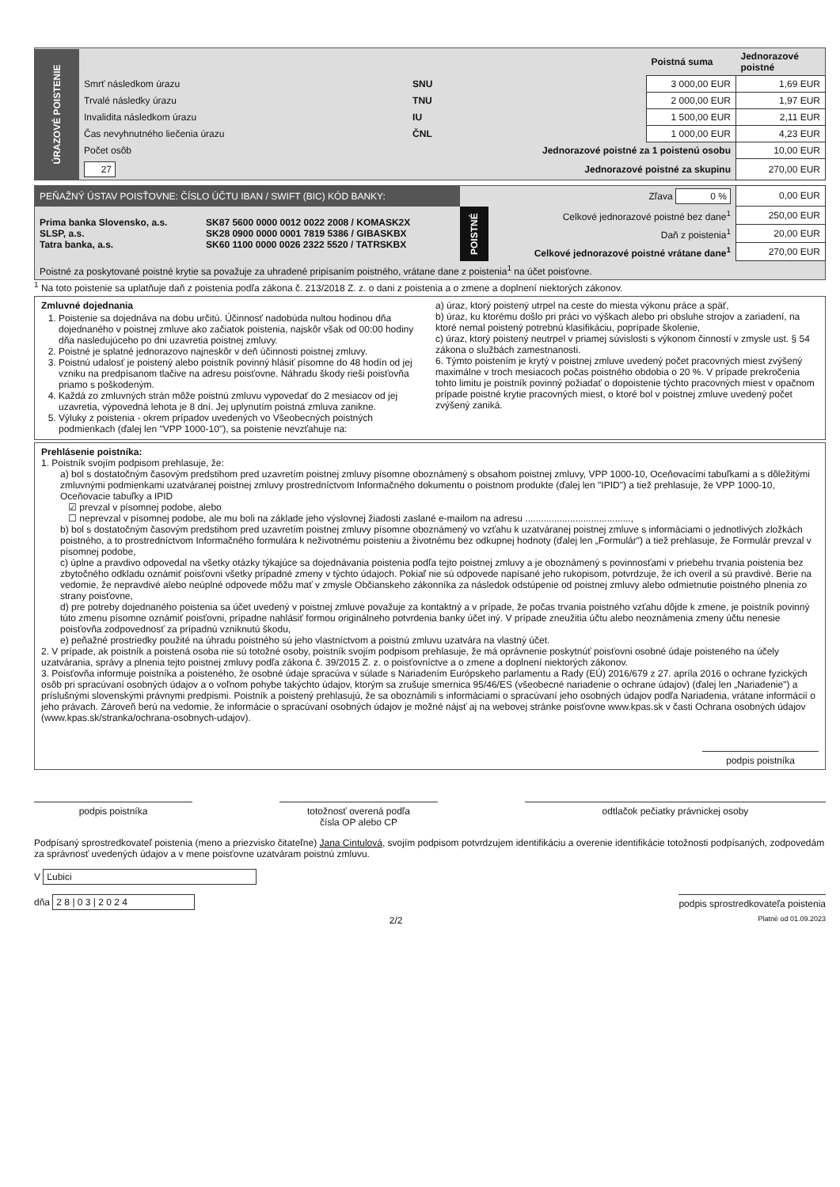| ÚRAZOVÉ POISTENIE | | | Poistná suma | Jednorazové poistné |
| | Smrť následkom úrazu | SNU | 3 000,00 EUR | 1,69 EUR |
| | Trvalé následky úrazu | TNU | 2 000,00 EUR | 1,97 EUR |
| | Invalidita následkom úrazu | IU | 1 500,00 EUR | 2,11 EUR |
| | Čas nevyhnutného liečenia úrazu | ČNL | 1 000,00 EUR | 4,23 EUR |
| | Počet osôb | Jednorazové poistné za 1 poistenú osobu | | 10,00 EUR |
| | 27 | Jednorazové poistné za skupinu | | 270,00 EUR |
| PEŇAŽNÝ ÚSTAV POISŤOVNE: ČÍSLO ÚČTU IBAN / SWIFT (BIC) KÓD BANKY: | | | Zľava 0 % | 0,00 EUR |
| Prima banka Slovensko, a.s. SLSP, a.s. Tatra banka, a.s. | SK87 5600 0000 0012 0022 2008 / KOMASK2X SK28 0900 0000 0001 7819 5386 / GIBASKBX SK60 1100 0000 0026 2322 5520 / TATRSKBX | POISTNÉ | Celkové jednorazové poistné bez dane<sup>1</sup> | 250,00 EUR |
| | | | Daň z poistenia<sup>1</sup> | 20,00 EUR |
| | | | Celkové jednorazové poistné vrátane dane<sup>1</sup> | 270,00 EUR |
| Poistné za poskytované poistné krytie sa považuje za uhradené pripísaním poistného, vrátane dane z poistenia<sup>1</sup> na účet poisťovne. | | | | |
<sup>1</sup> Na toto poistenie sa uplatňuje daň z poistenia podľa zákona č. 213/2018 Z. z. o dani z poistenia a o zmene a doplnení niektorých zákonov.
Zmluvné dojednania
1. Poistenie sa dojednáva na dobu určitú. Účinnosť nadobúda nultou hodinou dňa dojednaného v poistnej zmluve ako začiatok poistenia, najskôr však od 00:00 hodiny dňa nasledujúceho po dni uzavretia poistnej zmluvy.
2. Poistné je splatné jednorazovo najneskôr v deň účinnosti poistnej zmluvy.
3. Poistnú udalosť je poistený alebo poistník povinný hlásiť písomne do 48 hodín od jej vzniku na predpísanom tlačive na adresu poisťovne. Náhradu škody rieši poisťovňa priamo s poškodeným.
4. Každá zo zmluvných strán môže poistnú zmluvu vypovedať do 2 mesiacov od jej uzavretia, výpovedná lehota je 8 dní. Jej uplynutím poistná zmluva zanikne.
5. Výluky z poistenia - okrem prípadov uvedených vo Všeobecných poistných podmienkach (ďalej len "VPP 1000-10"), sa poistenie nevzťahuje na:
a) úraz, ktorý poistený utrpel na ceste do miesta výkonu práce a späť,
b) úraz, ku ktorému došlo pri práci vo výškach alebo pri obsluhe strojov a zariadení, na ktoré nemal poistený potrebnú klasifikáciu, poprípade školenie,
c) úraz, ktorý poistený neutrpel v priamej súvislosti s výkonom činností v zmysle ust. § 54 zákona o službách zamestnanosti.
6. Týmto poistením je krytý v poistnej zmluve uvedený počet pracovných miest zvýšený maximálne v troch mesiacoch počas poistného obdobia o 20 %. V prípade prekročenia tohto limitu je poistník povinný požiadať o dopoistenie týchto pracovných miest v opačnom prípade poistné krytie pracovných miest, o ktoré bol v poistnej zmluve uvedený počet zvýšený zaniká.
Prehlásenie poistníka:
1. Poistník svojím podpisom prehlasuje, že:
a) bol s dostatočným časovým predstihom pred uzavretím poistnej zmluvy písomne oboznámený s obsahom poistnej zmluvy, VPP 1000-10, Oceňovacími tabuľkami a s dôležitými zmluvnými podmienkami uzatváranej poistnej zmluvy prostredníctvom Informačného dokumentu o poistnom produkte (ďalej len "IPID") a tiež prehlasuje, že VPP 1000-10, Oceňovacie tabuľky a IPID
☑ prevzal v písomnej podobe, alebo
☐ neprevzal v písomnej podobe, ale mu boli na základe jeho výslovnej žiadosti zaslané e-mailom na adresu ........................................,
b) bol s dostatočným časovým predstihom pred uzavretím poistnej zmluvy písomne oboznámený vo vzťahu k uzatváranej poistnej zmluve s informáciami o jednotlivých zložkách poistného, a to prostredníctvom Informačného formulára k neživotnému poisteniu a životnému bez odkupnej hodnoty (ďalej len „Formulár") a tiež prehlasuje, že Formulár prevzal v písomnej podobe,
c) úplne a pravdivo odpovedal na všetky otázky týkajúce sa dojednávania poistenia podľa tejto poistnej zmluvy a je oboznámený s povinnosťami v priebehu trvania poistenia bez zbytočného odkladu oznámiť poisťovni všetky prípadné zmeny v týchto údajoch. Pokiaľ nie sú odpovede napísané jeho rukopisom, potvrdzuje, že ich overil a sú pravdivé. Berie na vedomie, že nepravdivé alebo neúplné odpovede môžu mať v zmysle Občianskeho zákonníka za následok odstúpenie od poistnej zmluvy alebo odmietnutie poistného plnenia zo strany poisťovne,
d) pre potreby dojednaného poistenia sa účet uvedený v poistnej zmluve považuje za kontaktný a v prípade, že počas trvania poistného vzťahu dôjde k zmene, je poistník povinný túto zmenu písomne oznámiť poisťovni, prípadne nahlásiť formou originálneho potvrdenia banky účet iný. V prípade zneužitia účtu alebo neoznámenia zmeny účtu nenesie poisťovňa zodpovednosť za prípadnú vzniknutú škodu,
e) peňažné prostriedky použité na úhradu poistného sú jeho vlastníctvom a poistnú zmluvu uzatvára na vlastný účet.
2. V prípade, ak poistník a poistená osoba nie sú totožné osoby, poistník svojím podpisom prehlasuje, že má oprávnenie poskytnúť poisťovni osobné údaje poisteného na účely uzatvárania, správy a plnenia tejto poistnej zmluvy podľa zákona č. 39/2015 Z. z. o poisťovníctve a o zmene a doplnení niektorých zákonov.
3. Poisťovňa informuje poistníka a poisteného, že osobné údaje spracúva v súlade s Nariadením Európskeho parlamentu a Rady (EÚ) 2016/679 z 27. apríla 2016 o ochrane fyzických osôb pri spracúvaní osobných údajov a o voľnom pohybe takýchto údajov, ktorým sa zrušuje smernica 95/46/ES (všeobecné nariadenie o ochrane údajov) (ďalej len „Nariadenie") a príslušnými slovenskými právnymi predpismi. Poistník a poistený prehlasujú, že sa oboznámili s informáciami o spracúvaní jeho osobných údajov podľa Nariadenia, vrátane informácií o jeho právach. Zároveň berú na vedomie, že informácie o spracúvaní osobných údajov je možné nájsť aj na webovej stránke poisťovne www.kpas.sk v časti Ochrana osobných údajov (www.kpas.sk/stranka/ochrana-osobnych-udajov).
podpis poistníka
podpis poistníka totožnosť overená podľa
čísla OP alebo CP
odtlačok pečiatky právnickej osoby
Podpísaný sprostredkovateľ poistenia (meno a priezvisko čitateľne) Jana Cintulová, svojím podpisom potvrdzujem identifikáciu a overenie identifikácie totožnosti podpísaných, zodpovedám za správnosť uvedených údajov a v mene poisťovne uzatváram poistnú zmluvu.
V Ľubici
dňa 2 8 | 0 3 | 2 0 2 4 podpis sprostredkovateľa poistenia
2/2 Platné od 01.09.2023